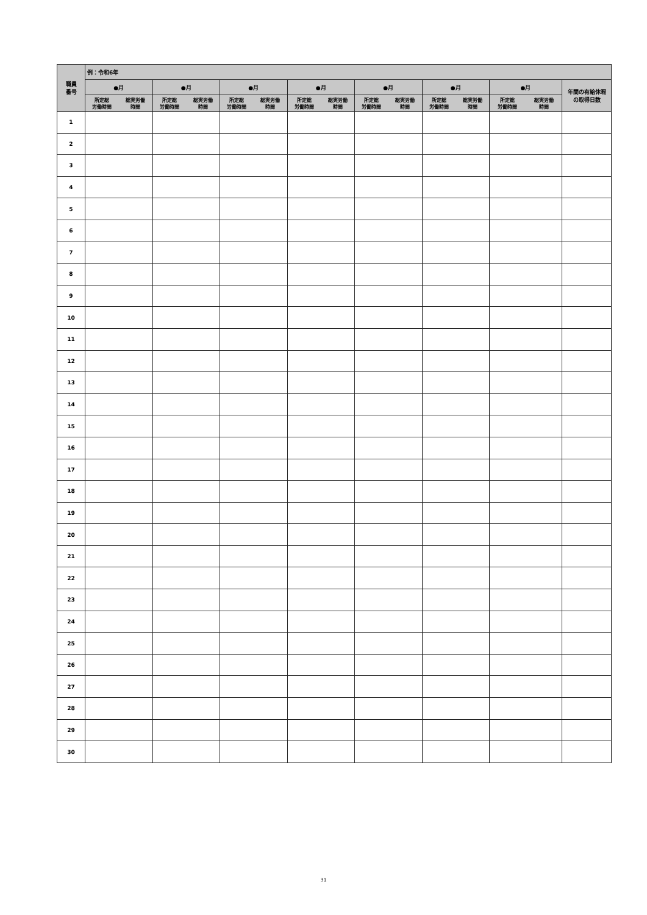| 職員 番号 | 例：令和6年 | | | | | | | |
| --- | --- | --- | --- | --- | --- | --- | --- | --- |
| | ●月 | ●月 | ●月 | ●月 | ●月 | ●月 | ●月 | 年間の有給休暇 の取得日数 |
| | 所定総 労働時間 総実労働 時間 | 所定総 労働時間 総実労働 時間 | 所定総 労働時間 総実労働 時間 | 所定総 労働時間 総実労働 時間 | 所定総 労働時間 総実労働 時間 | 所定総 労働時間 総実労働 時間 | 所定総 労働時間 総実労働 時間 | |
| 1 | | | | | | | | |
| 2 | | | | | | | | |
| 3 | | | | | | | | |
| 4 | | | | | | | | |
| 5 | | | | | | | | |
| 6 | | | | | | | | |
| 7 | | | | | | | | |
| 8 | | | | | | | | |
| 9 | | | | | | | | |
| 10 | | | | | | | | |
| 11 | | | | | | | | |
| 12 | | | | | | | | |
| 13 | | | | | | | | |
| 14 | | | | | | | | |
| 15 | | | | | | | | |
| 16 | | | | | | | | |
| 17 | | | | | | | | |
| 18 | | | | | | | | |
| 19 | | | | | | | | |
| 20 | | | | | | | | |
| 21 | | | | | | | | |
| 22 | | | | | | | | |
| 23 | | | | | | | | |
| 24 | | | | | | | | |
| 25 | | | | | | | | |
| 26 | | | | | | | | |
| 27 | | | | | | | | |
| 28 | | | | | | | | |
| 29 | | | | | | | | |
| 30 | | | | | | | | |
31